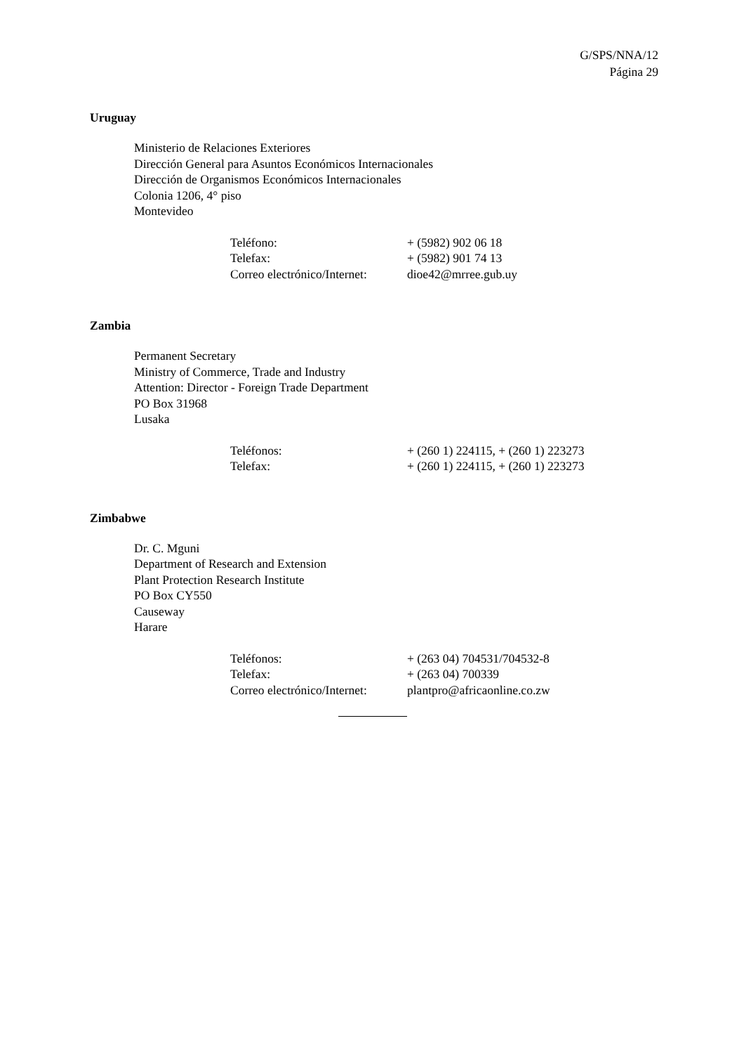G/SPS/NNA/12
Página 29
Uruguay
Ministerio de Relaciones Exteriores
Dirección General para Asuntos Económicos Internacionales
Dirección de Organismos Económicos Internacionales
Colonia 1206, 4° piso
Montevideo
| Teléfono: | + (5982) 902 06 18 |
| Telefax: | + (5982) 901 74 13 |
| Correo electrónico/Internet: | dioe42@mrree.gub.uy |
Zambia
Permanent Secretary
Ministry of Commerce, Trade and Industry
Attention: Director - Foreign Trade Department
PO Box 31968
Lusaka
| Teléfonos: | + (260 1) 224115, + (260 1) 223273 |
| Telefax: | + (260 1) 224115, + (260 1) 223273 |
Zimbabwe
Dr. C. Mguni
Department of Research and Extension
Plant Protection Research Institute
PO Box CY550
Causeway
Harare
| Teléfonos: | + (263 04) 704531/704532-8 |
| Telefax: | + (263 04) 700339 |
| Correo electrónico/Internet: | plantpro@africaonline.co.zw |